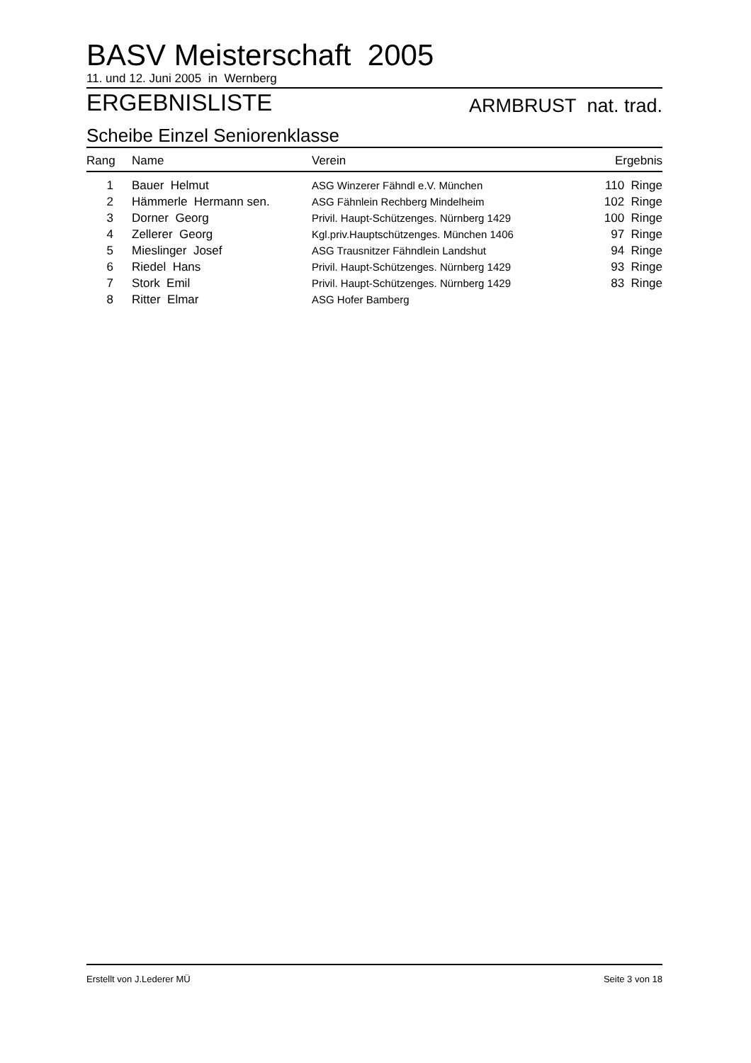BASV Meisterschaft 2005
11. und 12. Juni 2005 in Wernberg
ERGEBNISLISTE ARMBRUST nat. trad.
Scheibe Einzel Seniorenklasse
| Rang | Name | Verein | Ergebnis |
| --- | --- | --- | --- |
| 1 | Bauer Helmut | ASG Winzerer Fähndl e.V. München | 110 Ringe |
| 2 | Hämmerle Hermann sen. | ASG Fähnlein Rechberg Mindelheim | 102 Ringe |
| 3 | Dorner Georg | Privil. Haupt-Schützenges. Nürnberg 1429 | 100 Ringe |
| 4 | Zellerer Georg | Kgl.priv.Hauptschützenges. München 1406 | 97 Ringe |
| 5 | Mieslinger Josef | ASG Trausnitzer Fähndlein Landshut | 94 Ringe |
| 6 | Riedel Hans | Privil. Haupt-Schützenges. Nürnberg 1429 | 93 Ringe |
| 7 | Stork Emil | Privil. Haupt-Schützenges. Nürnberg 1429 | 83 Ringe |
| 8 | Ritter Elmar | ASG Hofer Bamberg | |
Erstellt von J.Lederer MÜ Seite 3 von 18